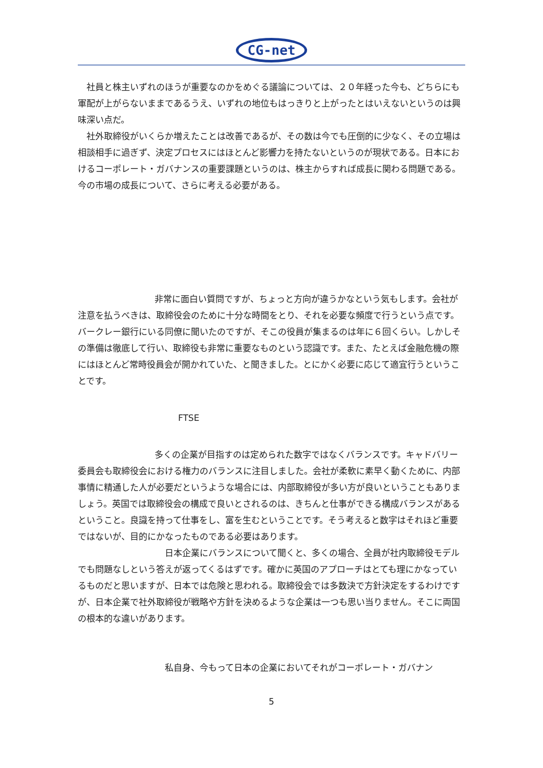CG-net
社員と株主いずれのほうが重要なのかをめぐる議論については、２０年経った今も、どちらにも軍配が上がらないままであるうえ、いずれの地位もはっきりと上がったとはいえないというのは興味深い点だ。
社外取締役がいくらか増えたことは改善であるが、その数は今でも圧倒的に少なく、その立場は相談相手に過ぎず、決定プロセスにはほとんど影響力を持たないというのが現状である。日本におけるコーポレート・ガバナンスの重要課題というのは、株主からすれば成長に関わる問題である。今の市場の成長について、さらに考える必要がある。
非常に面白い質問ですが、ちょっと方向が違うかなという気もします。会社が注意を払うべきは、取締役会のために十分な時間をとり、それを必要な頻度で行うという点です。バークレー銀行にいる同僚に聞いたのですが、そこの役員が集まるのは年に６回くらい。しかしその準備は徹底して行い、取締役も非常に重要なものという認識です。また、たとえば金融危機の際にはほとんど常時役員会が開かれていた、と聞きました。とにかく必要に応じて適宜行うということです。
FTSE
多くの企業が目指すのは定められた数字ではなくバランスです。キャドバリー委員会も取締役会における権力のバランスに注目しました。会社が柔軟に素早く動くために、内部事情に精通した人が必要だというような場合には、内部取締役が多い方が良いということもありましょう。英国では取締役会の構成で良いとされるのは、きちんと仕事ができる構成バランスがあるということ。良識を持って仕事をし、富を生むということです。そう考えると数字はそれほど重要ではないが、目的にかなったものである必要はあります。
日本企業にバランスについて聞くと、多くの場合、全員が社内取締役モデルでも問題なしという答えが返ってくるはずです。確かに英国のアプローチはとても理にかなっているものだと思いますが、日本では危険と思われる。取締役会では多数決で方針決定をするわけですが、日本企業で社外取締役が戦略や方針を決めるような企業は一つも思い当りません。そこに両国の根本的な違いがあります。
私自身、今もって日本の企業においてそれがコーポレート・ガバナン
5